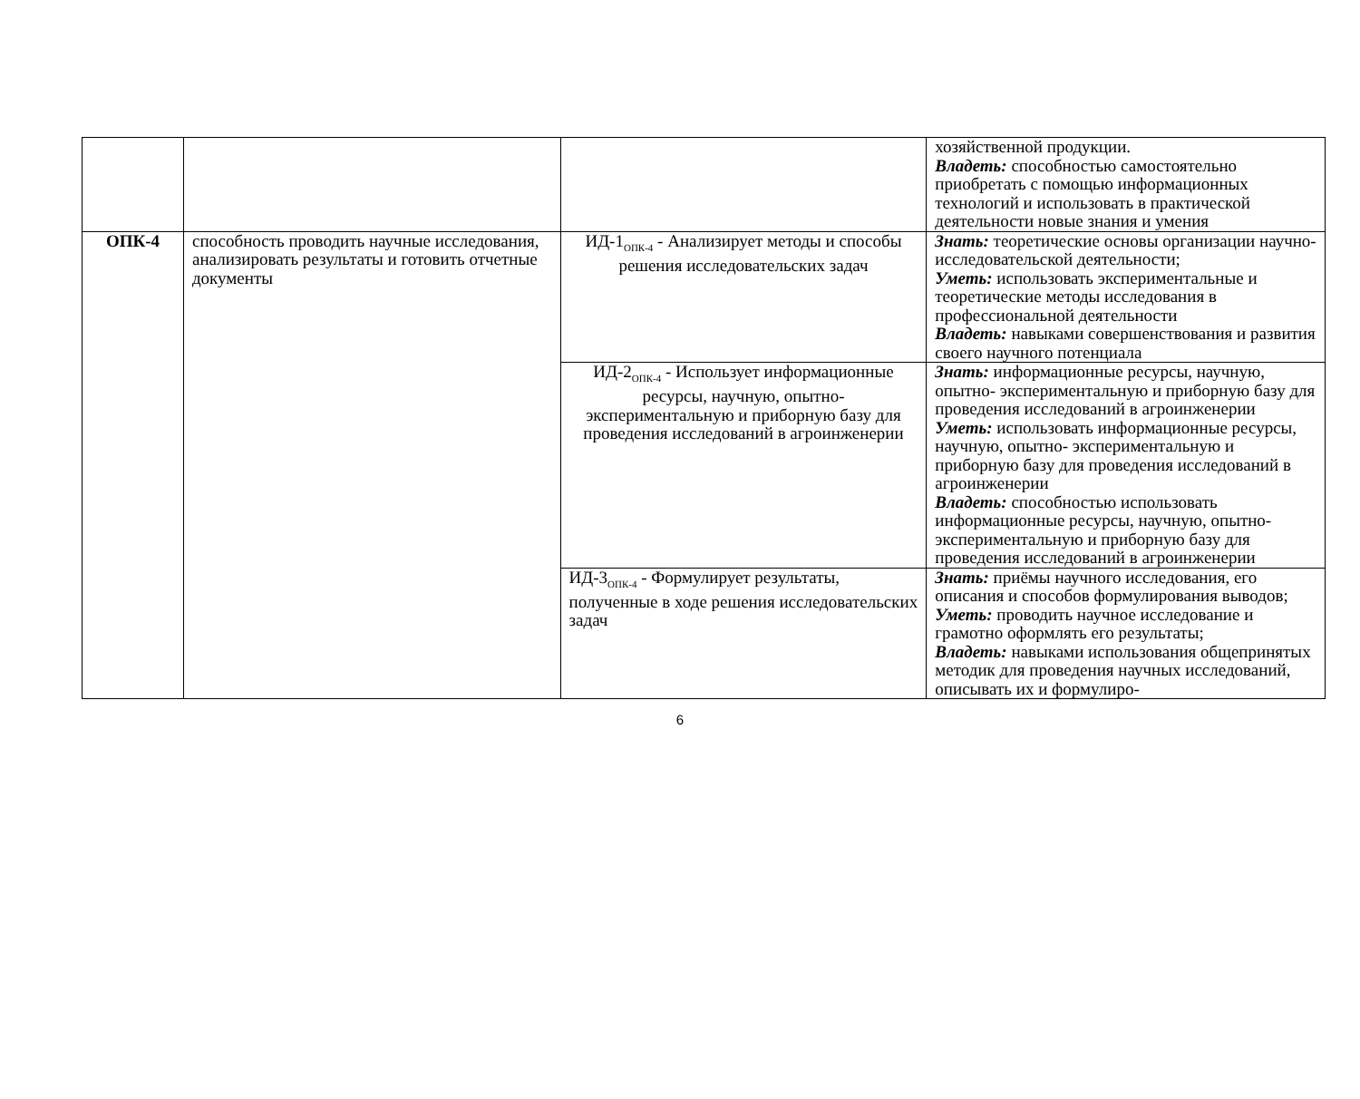| | | | хозяйственной продукции. Владеть: способностью самостоятельно приобретать с помощью информационных технологий и использовать в практической деятельности новые знания и умения |
| ОПК-4 | способность проводить научные исследования, анализировать результаты и готовить отчетные документы | ИД-1<sub>ОПК-4</sub> - Анализирует методы и способы решения исследовательских задач | Знать: теоретические основы организации научно-исследовательской деятельности; Уметь: использовать экспериментальные и теоретические методы исследования в профессиональной деятельности Владеть: навыками совершенствования и развития своего научного потенциала |
| | | ИД-2<sub>ОПК-4</sub> - Использует информационные ресурсы, научную, опытно- экспериментальную и приборную базу для проведения исследований в агроинженерии | Знать: информационные ресурсы, научную, опытно- экспериментальную и приборную базу для проведения исследований в агроинженерии Уметь: использовать информационные ресурсы, научную, опытно- экспериментальную и приборную базу для проведения исследований в агроинженерии Владеть: способностью использовать информационные ресурсы, научную, опытно-экспериментальную и приборную базу для проведения исследований в агроинженерии |
| | | ИД-3<sub>ОПК-4</sub> - Формулирует результаты, полученные в ходе решения исследовательских задач | Знать: приёмы научного исследования, его описания и способов формулирования выводов; Уметь: проводить научное исследование и грамотно оформлять его результаты; Владеть: навыками использования общепринятых методик для проведения научных исследований, описывать их и формулиро- |
6